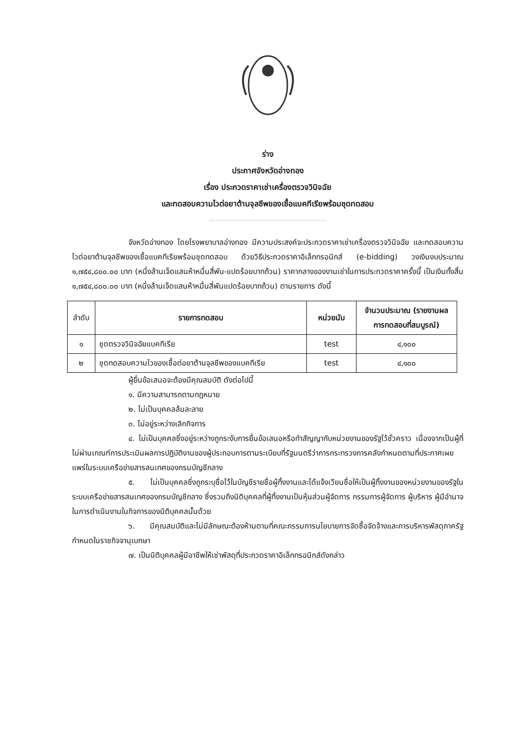ร่าง
ประกาศจังหวัดอ่างทอง
เรื่อง ประกวดราคาเช่าเครื่องตรวจวินิจฉัย
และทดสอบความไวต่อยาต้านจุลชีพของเชื้อแบคทีเรียพร้อมชุดทดสอบ
จังหวัดอ่างทอง โดยโรงพยาบาลอ่างทอง มีความประสงค์จะประกวดราคาเช่าเครื่องตรวจวินิจฉัย และทดสอบความไวต่อยาต้านจุลชีพของเชื้อแบคทีเรียพร้อมชุดทดสอบ ด้วยวิธีประกวดราคาอิเล็กทรอนิกส์ (e-bidding) วงเงินงบประมาณ ๑,๗๕๔,๘๐๐.๐๐ บาท (หนึ่งล้านเจ็ดแสนห้าหมื่นสี่พัน-แปดร้อยบาทถ้วน) ราคากลางของงานเช่าในการประกวดราคาครั้งนี้ เป็นเงินทั้งสิ้น ๑,๗๕๔,๘๐๐.๐๐ บาท (หนึ่งล้านเจ็ดแสนห้าหมื่นสี่พันแปดร้อยบาทถ้วน) ตามรายการ ดังนี้
| ลำดับ | รายการทดสอบ | หน่วยนับ | จำนวนประมาณ (รายงานผลการทดสอบที่สมบูรณ์) |
| --- | --- | --- | --- |
| ๑ | ชุดตรวจวินิจฉัยแบคทีเรีย | test | ๔,๑๐๐ |
| ๒ | ชุดทดสอบความไวของเชื้อต่อยาต้านจุลชีพของแบคทีเรีย | test | ๔,๑๐๐ |
ผู้ยื่นข้อเสนอจะต้องมีคุณสมบัติ ดังต่อไปนี้
๑. มีความสามารถตามกฎหมาย
๒. ไม่เป็นบุคคลล้มละลาย
๓. ไม่อยู่ระหว่างเลิกกิจการ
๔. ไม่เป็นบุคคลซึ่งอยู่ระหว่างถูกระงับการยื่นข้อเสนอหรือทำสัญญากับหน่วยงานของรัฐไว้ชั่วคราว เนื่องจากเป็นผู้ที่ไม่ผ่านเกณฑ์การประเมินผลการปฏิบัติงานของผู้ประกอบการตามระเบียบที่รัฐมนตรีว่าการกระทรวงการคลังกำหนดตามที่ประกาศเผยแพร่ในระบบเครือข่ายสารสนเทศของกรมบัญชีกลาง
๕. ไม่เป็นบุคคลซึ่งถูกระบุชื่อไว้ในบัญชีรายชื่อผู้ทิ้งงานและได้แจ้งเวียนชื่อให้เป็นผู้ทิ้งงานของหน่วยงานของรัฐในระบบเครือข่ายสารสนเทศของกรมบัญชีกลาง ซึ่งรวมถึงนิติบุคคลที่ผู้ทิ้งงานเป็นหุ้นส่วนผู้จัดการ กรรมการผู้จัดการ ผู้บริหาร ผู้มีอำนาจในการดำเนินงานในกิจการของนิติบุคคลนั้นด้วย
๖. มีคุณสมบัติและไม่มีลักษณะต้องห้ามตามที่คณะกรรมการนโยบายการจัดซื้อจัดจ้างและการบริหารพัสดุภาครัฐกำหนดในราชกิจจานุเบกษา
๗. เป็นนิติบุคคลผู้มีอาชีพให้เช่าพัสดุที่ประกวดราคาอิเล็กทรอนิกส์ดังกล่าว